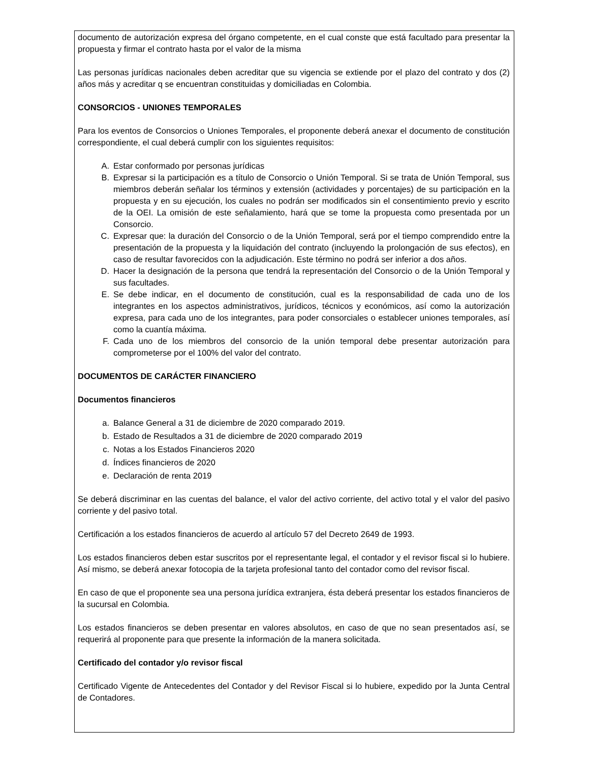documento de autorización expresa del órgano competente, en el cual conste que está facultado para presentar la propuesta y firmar el contrato hasta por el valor de la misma
Las personas jurídicas nacionales deben acreditar que su vigencia se extiende por el plazo del contrato y dos (2) años más y acreditar q se encuentran constituidas y domiciliadas en Colombia.
CONSORCIOS - UNIONES TEMPORALES
Para los eventos de Consorcios o Uniones Temporales, el proponente deberá anexar el documento de constitución correspondiente, el cual deberá cumplir con los siguientes requisitos:
A. Estar conformado por personas jurídicas
B. Expresar si la participación es a título de Consorcio o Unión Temporal. Si se trata de Unión Temporal, sus miembros deberán señalar los términos y extensión (actividades y porcentajes) de su participación en la propuesta y en su ejecución, los cuales no podrán ser modificados sin el consentimiento previo y escrito de la OEI. La omisión de este señalamiento, hará que se tome la propuesta como presentada por un Consorcio.
C. Expresar que: la duración del Consorcio o de la Unión Temporal, será por el tiempo comprendido entre la presentación de la propuesta y la liquidación del contrato (incluyendo la prolongación de sus efectos), en caso de resultar favorecidos con la adjudicación. Este término no podrá ser inferior a dos años.
D. Hacer la designación de la persona que tendrá la representación del Consorcio o de la Unión Temporal y sus facultades.
E. Se debe indicar, en el documento de constitución, cual es la responsabilidad de cada uno de los integrantes en los aspectos administrativos, jurídicos, técnicos y económicos, así como la autorización expresa, para cada uno de los integrantes, para poder consorciales o establecer uniones temporales, así como la cuantía máxima.
F. Cada uno de los miembros del consorcio de la unión temporal debe presentar autorización para comprometerse por el 100% del valor del contrato.
DOCUMENTOS DE CARÁCTER FINANCIERO
Documentos financieros
a. Balance General a 31 de diciembre de 2020 comparado 2019.
b. Estado de Resultados a 31 de diciembre de 2020 comparado 2019
c. Notas a los Estados Financieros 2020
d. Índices financieros de 2020
e. Declaración de renta 2019
Se deberá discriminar en las cuentas del balance, el valor del activo corriente, del activo total y el valor del pasivo corriente y del pasivo total.
Certificación a los estados financieros de acuerdo al artículo 57 del Decreto 2649 de 1993.
Los estados financieros deben estar suscritos por el representante legal, el contador y el revisor fiscal si lo hubiere. Así mismo, se deberá anexar fotocopia de la tarjeta profesional tanto del contador como del revisor fiscal.
En caso de que el proponente sea una persona jurídica extranjera, ésta deberá presentar los estados financieros de la sucursal en Colombia.
Los estados financieros se deben presentar en valores absolutos, en caso de que no sean presentados así, se requerirá al proponente para que presente la información de la manera solicitada.
Certificado del contador y/o revisor fiscal
Certificado Vigente de Antecedentes del Contador y del Revisor Fiscal si lo hubiere, expedido por la Junta Central de Contadores.